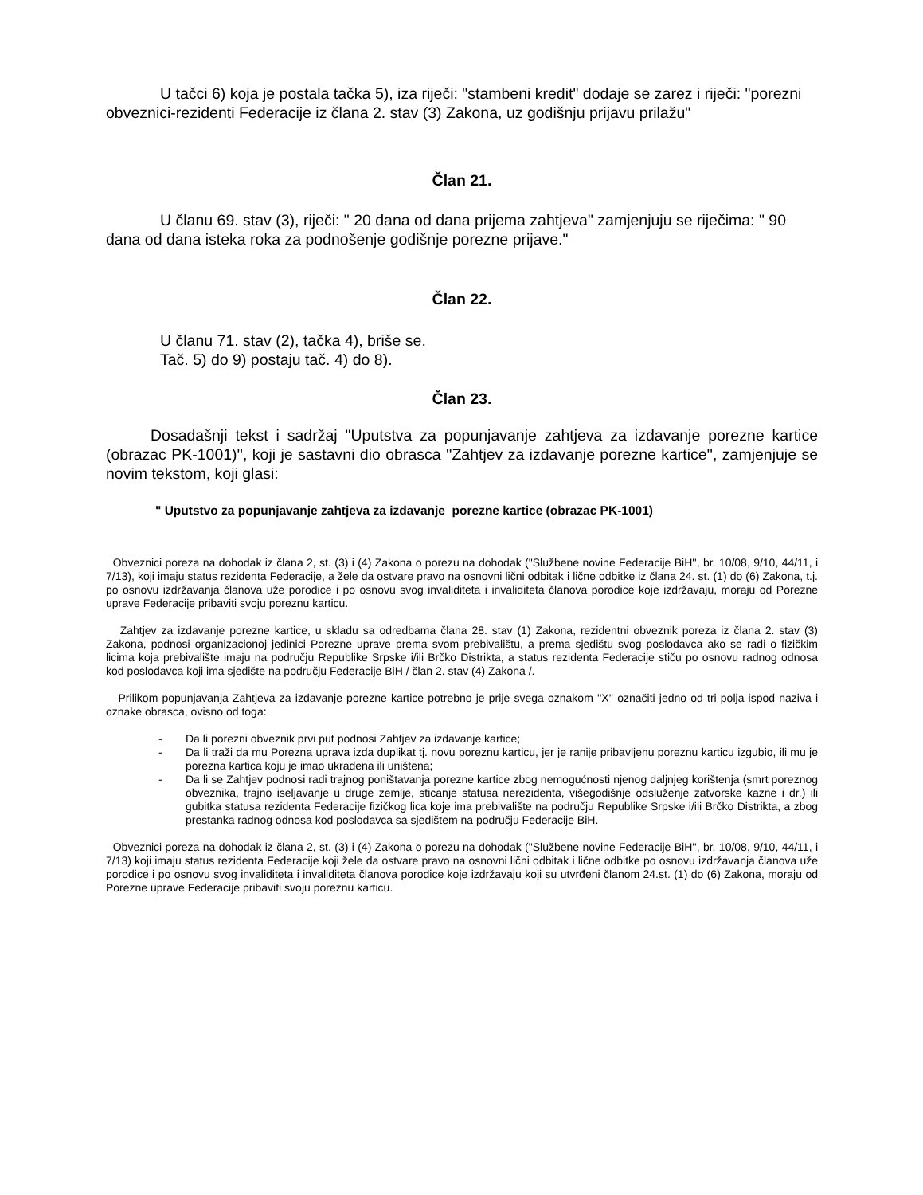U tačci 6) koja je postala tačka 5), iza riječi: "stambeni kredit" dodaje se zarez i riječi: "porezni obveznici-rezidenti Federacije iz člana 2. stav (3) Zakona, uz godišnju prijavu prilažu"
Član 21.
U članu 69. stav (3), riječi: " 20 dana od dana prijema zahtjeva" zamjenjuju se riječima: " 90 dana od dana isteka roka za podnošenje godišnje porezne prijave."
Član 22.
U članu 71. stav (2), tačka 4), briše se.
Tač. 5) do 9) postaju tač. 4) do 8).
Član 23.
Dosadašnji tekst i sadržaj "Uputstva za popunjavanje zahtjeva za izdavanje porezne kartice (obrazac PK-1001)'', koji je sastavni dio obrasca ''Zahtjev za izdavanje porezne kartice'', zamjenjuje se novim tekstom, koji glasi:
" Uputstvo za popunjavanje zahtjeva za izdavanje porezne kartice (obrazac PK-1001)
Obveznici poreza na dohodak iz člana 2, st. (3) i (4) Zakona o porezu na dohodak ("Službene novine Federacije BiH'', br. 10/08, 9/10, 44/11, i 7/13), koji imaju status rezidenta Federacije, a žele da ostvare pravo na osnovni lični odbitak i lične odbitke iz člana 24. st. (1) do (6) Zakona, t.j. po osnovu izdržavanja članova uže porodice i po osnovu svog invaliditeta i invaliditeta članova porodice koje izdržavaju, moraju od Porezne uprave Federacije pribaviti svoju poreznu karticu.
Zahtjev za izdavanje porezne kartice, u skladu sa odredbama člana 28. stav (1) Zakona, rezidentni obveznik poreza iz člana 2. stav (3) Zakona, podnosi organizacionoj jedinici Porezne uprave prema svom prebivalištu, a prema sjedištu svog poslodavca ako se radi o fizičkim licima koja prebivalište imaju na području Republike Srpske i/ili Brčko Distrikta, a status rezidenta Federacije stiču po osnovu radnog odnosa kod poslodavca koji ima sjedište na području Federacije BiH / član 2. stav (4) Zakona /.
Prilikom popunjavanja Zahtjeva za izdavanje porezne kartice potrebno je prije svega oznakom ''X'' označiti jedno od tri polja ispod naziva i oznake obrasca, ovisno od toga:
- Da li porezni obveznik prvi put podnosi Zahtjev za izdavanje kartice;
- Da li traži da mu Porezna uprava izda duplikat tj. novu poreznu karticu, jer je ranije pribavljenu poreznu karticu izgubio, ili mu je porezna kartica koju je imao ukradena ili uništena;
- Da li se Zahtjev podnosi radi trajnog poništavanja porezne kartice zbog nemogućnosti njenog daljnjeg korištenja (smrt poreznog obveznika, trajno iseljavanje u druge zemlje, sticanje statusa nerezidenta, višegodišnje odsluženje zatvorske kazne i dr.) ili gubitka statusa rezidenta Federacije fizičkog lica koje ima prebivalište na području Republike Srpske i/ili Brčko Distrikta, a zbog prestanka radnog odnosa kod poslodavca sa sjedištem na području Federacije BiH.
Obveznici poreza na dohodak iz člana 2, st. (3) i (4) Zakona o porezu na dohodak ("Službene novine Federacije BiH'', br. 10/08, 9/10, 44/11, i 7/13) koji imaju status rezidenta Federacije koji žele da ostvare pravo na osnovni lični odbitak i lične odbitke po osnovu izdržavanja članova uže porodice i po osnovu svog invaliditeta i invaliditeta članova porodice koje izdržavaju koji su utvrđeni članom 24.st. (1) do (6) Zakona, moraju od Porezne uprave Federacije pribaviti svoju poreznu karticu.